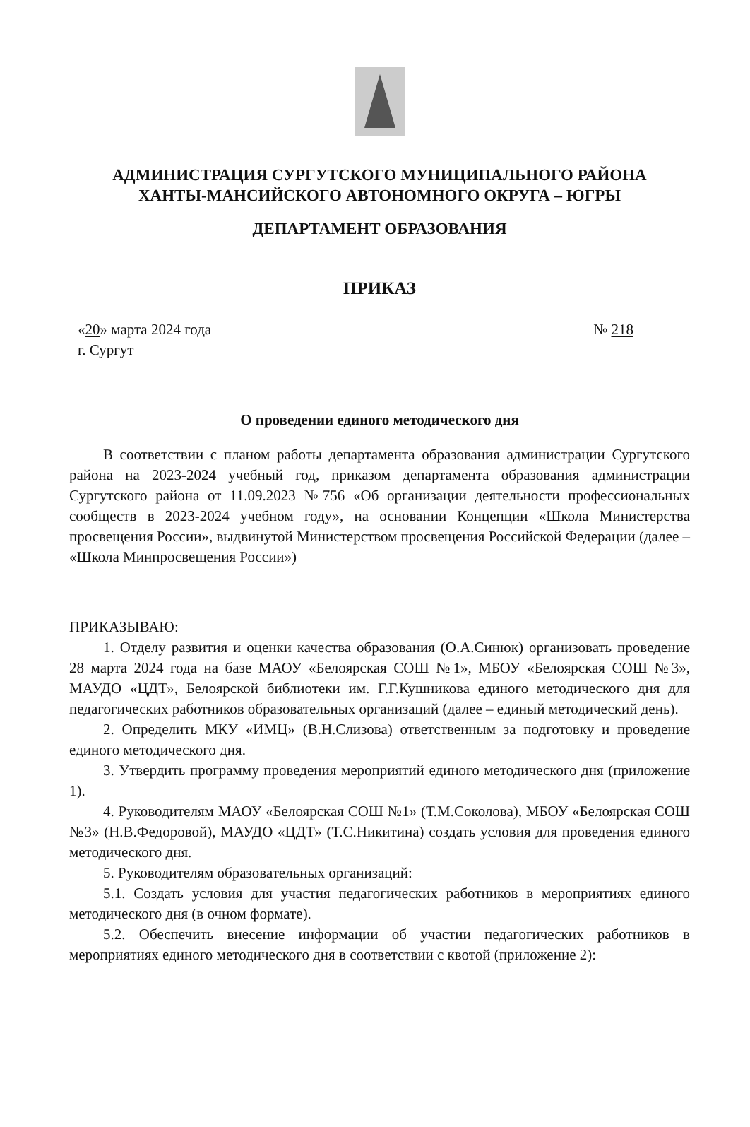АДМИНИСТРАЦИЯ СУРГУТСКОГО МУНИЦИПАЛЬНОГО РАЙОНА
ХАНТЫ-МАНСИЙСКОГО АВТОНОМНОГО ОКРУГА – ЮГРЫ
ДЕПАРТАМЕНТ ОБРАЗОВАНИЯ
ПРИКАЗ
«20» марта 2024 года
г. Сургут
№ 218
О проведении единого методического дня
В соответствии с планом работы департамента образования администрации Сургутского района на 2023-2024 учебный год, приказом департамента образования администрации Сургутского района от 11.09.2023 №756 «Об организации деятельности профессиональных сообществ в 2023-2024 учебном году», на основании Концепции «Школа Министерства просвещения России», выдвинутой Министерством просвещения Российской Федерации (далее – «Школа Минпросвещения России»)
ПРИКАЗЫВАЮ:
1. Отделу развития и оценки качества образования (О.А.Синюк) организовать проведение 28 марта 2024 года на базе МАОУ «Белоярская СОШ №1», МБОУ «Белоярская СОШ №3», МАУДО «ЦДТ», Белоярской библиотеки им. Г.Г.Кушникова единого методического дня для педагогических работников образовательных организаций (далее – единый методический день).
2. Определить МКУ «ИМЦ» (В.Н.Слизова) ответственным за подготовку и проведение единого методического дня.
3. Утвердить программу проведения мероприятий единого методического дня (приложение 1).
4. Руководителям МАОУ «Белоярская СОШ №1» (Т.М.Соколова), МБОУ «Белоярская СОШ №3» (Н.В.Федоровой), МАУДО «ЦДТ» (Т.С.Никитина) создать условия для проведения единого методического дня.
5. Руководителям образовательных организаций:
5.1. Создать условия для участия педагогических работников в мероприятиях единого методического дня (в очном формате).
5.2. Обеспечить внесение информации об участии педагогических работников в мероприятиях единого методического дня в соответствии с квотой (приложение 2):